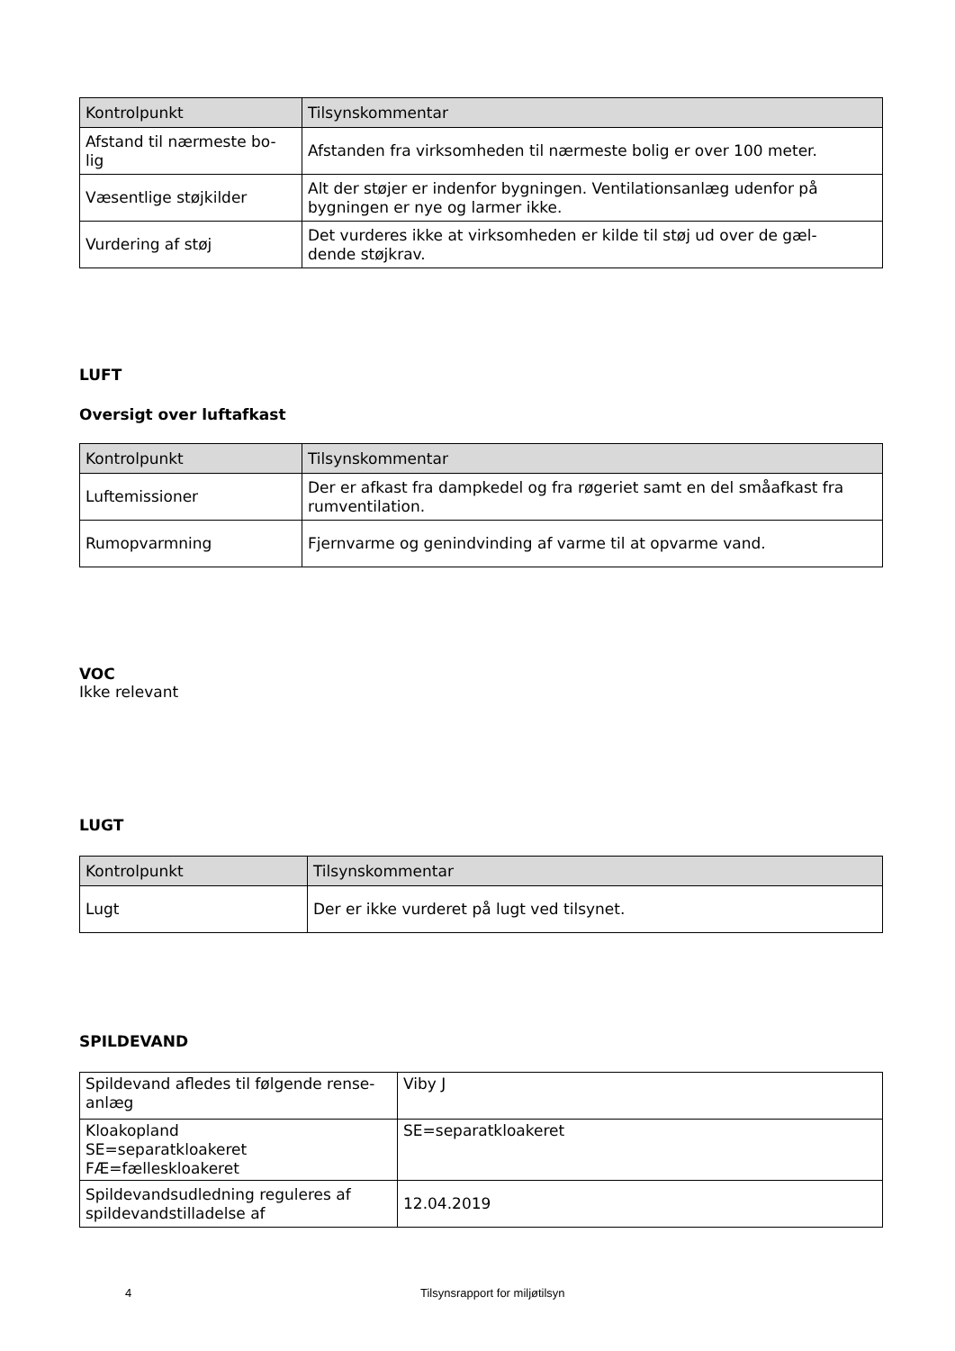| Kontrolpunkt | Tilsynskommentar |
| --- | --- |
| Afstand til nærmeste bo- lig | Afstanden fra virksomheden til nærmeste bolig er over 100 meter. |
| Væsentlige støjkilder | Alt der støjer er indenfor bygningen. Ventilationsanlæg udenfor på bygningen er nye og larmer ikke. |
| Vurdering af støj | Det vurderes ikke at virksomheden er kilde til støj ud over de gæl- dende støjkrav. |
LUFT
Oversigt over luftafkast
| Kontrolpunkt | Tilsynskommentar |
| --- | --- |
| Luftemissioner | Der er afkast fra dampkedel og fra røgeriet samt en del småafkast fra rumventilation. |
| Rumopvarmning | Fjernvarme og genindvinding af varme til at opvarme vand. |
VOC
Ikke relevant
LUGT
| Kontrolpunkt | Tilsynskommentar |
| --- | --- |
| Lugt | Der er ikke vurderet på lugt ved tilsynet. |
SPILDEVAND
| Spildevand afledes til følgende rense- anlæg | Viby J |
| Kloakopland SE=separatkloakeret FÆ=fælleskloakeret | SE=separatkloakeret |
| Spildevandsudledning reguleres af spildevandstilladelse af | 12.04.2019 |
4 Tilsynsrapport for miljøtilsyn